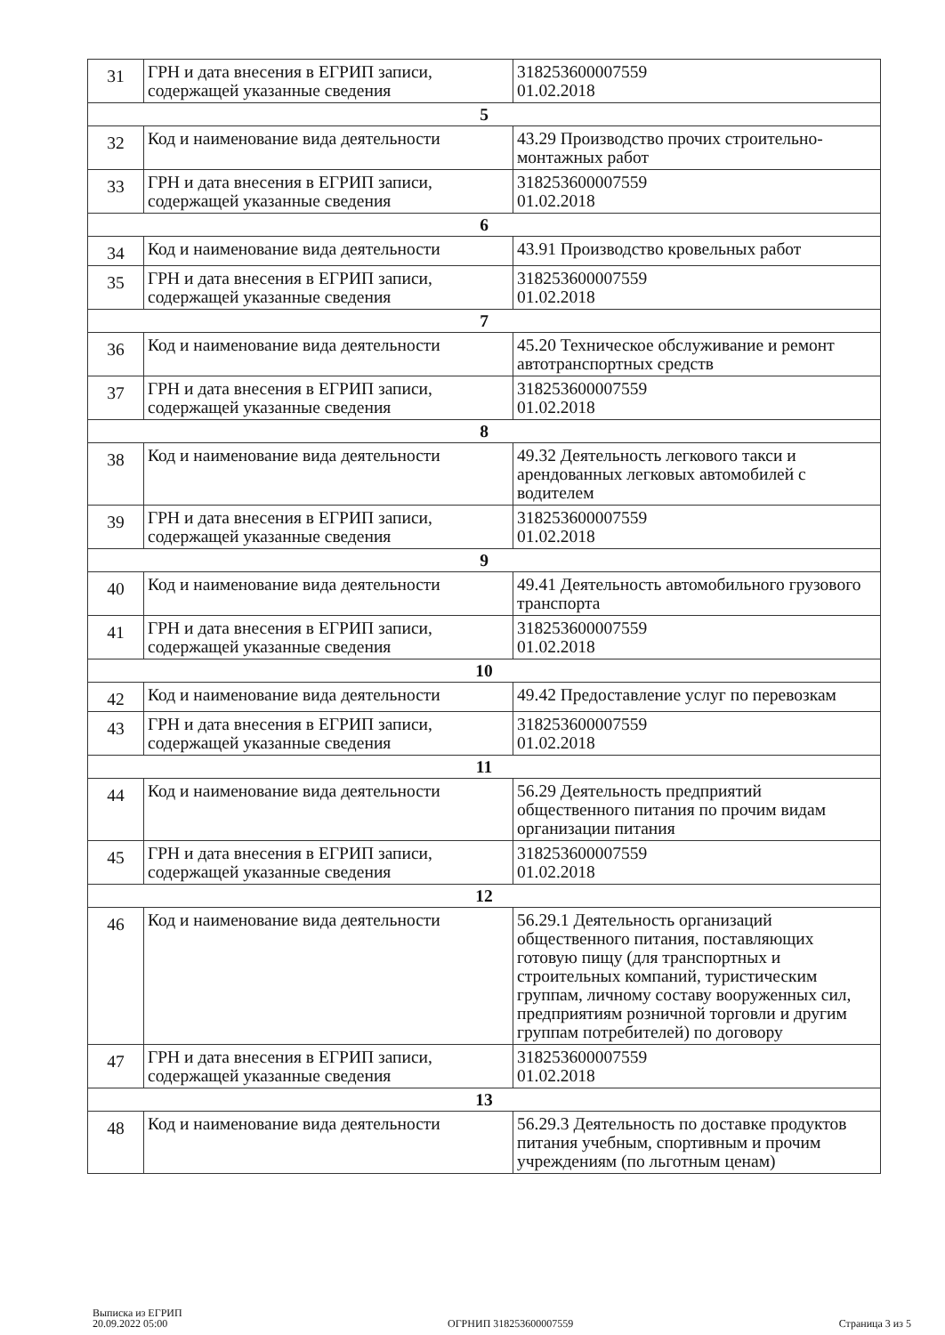| 31 | ГРН и дата внесения в ЕГРИП записи, содержащей указанные сведения | 318253600007559 01.02.2018 |
| 5 | | |
| 32 | Код и наименование вида деятельности | 43.29 Производство прочих строительно-монтажных работ |
| 33 | ГРН и дата внесения в ЕГРИП записи, содержащей указанные сведения | 318253600007559 01.02.2018 |
| 6 | | |
| 34 | Код и наименование вида деятельности | 43.91 Производство кровельных работ |
| 35 | ГРН и дата внесения в ЕГРИП записи, содержащей указанные сведения | 318253600007559 01.02.2018 |
| 7 | | |
| 36 | Код и наименование вида деятельности | 45.20 Техническое обслуживание и ремонт автотранспортных средств |
| 37 | ГРН и дата внесения в ЕГРИП записи, содержащей указанные сведения | 318253600007559 01.02.2018 |
| 8 | | |
| 38 | Код и наименование вида деятельности | 49.32 Деятельность легкового такси и арендованных легковых автомобилей с водителем |
| 39 | ГРН и дата внесения в ЕГРИП записи, содержащей указанные сведения | 318253600007559 01.02.2018 |
| 9 | | |
| 40 | Код и наименование вида деятельности | 49.41 Деятельность автомобильного грузового транспорта |
| 41 | ГРН и дата внесения в ЕГРИП записи, содержащей указанные сведения | 318253600007559 01.02.2018 |
| 10 | | |
| 42 | Код и наименование вида деятельности | 49.42 Предоставление услуг по перевозкам |
| 43 | ГРН и дата внесения в ЕГРИП записи, содержащей указанные сведения | 318253600007559 01.02.2018 |
| 11 | | |
| 44 | Код и наименование вида деятельности | 56.29 Деятельность предприятий общественного питания по прочим видам организации питания |
| 45 | ГРН и дата внесения в ЕГРИП записи, содержащей указанные сведения | 318253600007559 01.02.2018 |
| 12 | | |
| 46 | Код и наименование вида деятельности | 56.29.1 Деятельность организаций общественного питания, поставляющих готовую пищу (для транспортных и строительных компаний, туристическим группам, личному составу вооруженных сил, предприятиям розничной торговли и другим группам потребителей) по договору |
| 47 | ГРН и дата внесения в ЕГРИП записи, содержащей указанные сведения | 318253600007559 01.02.2018 |
| 13 | | |
| 48 | Код и наименование вида деятельности | 56.29.3 Деятельность по доставке продуктов питания учебным, спортивным и прочим учреждениям (по льготным ценам) |
Выписка из ЕГРИП
20.09.2022 05:00
ОГРНИП 318253600007559
Страница 3 из 5